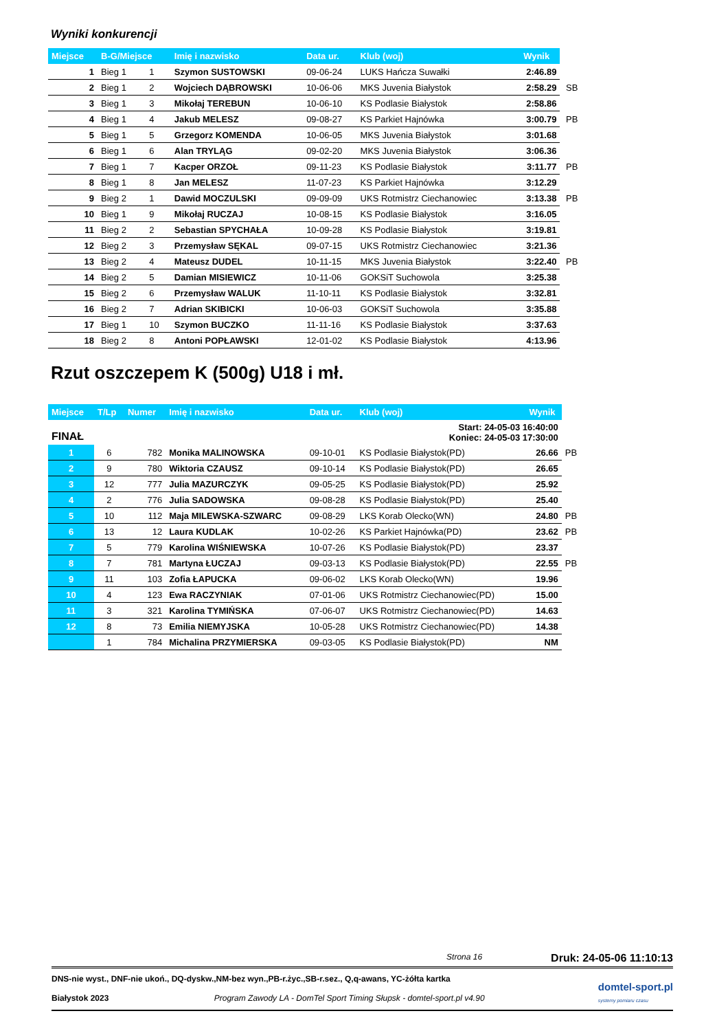Wyniki konkurencji
| Miejsce | B-G/Miejsce | | Imię i nazwisko | Data ur. | Klub (woj) | Wynik | |
| --- | --- | --- | --- | --- | --- | --- | --- |
| 1 | Bieg 1 | 1 | Szymon SUSTOWSKI | 09-06-24 | LUKS Hańcza Suwałki | 2:46.89 | |
| 2 | Bieg 1 | 2 | Wojciech DĄBROWSKI | 10-06-06 | MKS Juvenia Białystok | 2:58.29 | SB |
| 3 | Bieg 1 | 3 | Mikołaj TEREBUN | 10-06-10 | KS Podlasie Białystok | 2:58.86 | |
| 4 | Bieg 1 | 4 | Jakub MELESZ | 09-08-27 | KS Parkiet Hajnówka | 3:00.79 | PB |
| 5 | Bieg 1 | 5 | Grzegorz KOMENDA | 10-06-05 | MKS Juvenia Białystok | 3:01.68 | |
| 6 | Bieg 1 | 6 | Alan TRYLĄG | 09-02-20 | MKS Juvenia Białystok | 3:06.36 | |
| 7 | Bieg 1 | 7 | Kacper ORZOŁ | 09-11-23 | KS Podlasie Białystok | 3:11.77 | PB |
| 8 | Bieg 1 | 8 | Jan MELESZ | 11-07-23 | KS Parkiet Hajnówka | 3:12.29 | |
| 9 | Bieg 2 | 1 | Dawid MOCZULSKI | 09-09-09 | UKS Rotmistrz Ciechanowiec | 3:13.38 | PB |
| 10 | Bieg 1 | 9 | Mikołaj RUCZAJ | 10-08-15 | KS Podlasie Białystok | 3:16.05 | |
| 11 | Bieg 2 | 2 | Sebastian SPYCHAŁA | 10-09-28 | KS Podlasie Białystok | 3:19.81 | |
| 12 | Bieg 2 | 3 | Przemysław SĘKAL | 09-07-15 | UKS Rotmistrz Ciechanowiec | 3:21.36 | |
| 13 | Bieg 2 | 4 | Mateusz DUDEL | 10-11-15 | MKS Juvenia Białystok | 3:22.40 | PB |
| 14 | Bieg 2 | 5 | Damian MISIEWICZ | 10-11-06 | GOKSiT Suchowola | 3:25.38 | |
| 15 | Bieg 2 | 6 | Przemysław WALUK | 11-10-11 | KS Podlasie Białystok | 3:32.81 | |
| 16 | Bieg 2 | 7 | Adrian SKIBICKI | 10-06-03 | GOKSiT Suchowola | 3:35.88 | |
| 17 | Bieg 1 | 10 | Szymon BUCZKO | 11-11-16 | KS Podlasie Białystok | 3:37.63 | |
| 18 | Bieg 2 | 8 | Antoni POPŁAWSKI | 12-01-02 | KS Podlasie Białystok | 4:13.96 | |
Rzut oszczepem K (500g) U18 i mł.
| Miejsce | T/Lp | Numer | Imię i nazwisko | Data ur. | Klub (woj) | Wynik | |
| --- | --- | --- | --- | --- | --- | --- | --- |
| FINAŁ | | | Start: 24-05-03 16:40:00 Koniec: 24-05-03 17:30:00 | | | | |
| 1 | 6 | 782 | Monika MALINOWSKA | 09-10-01 | KS Podlasie Białystok(PD) | 26.66 | PB |
| 2 | 9 | 780 | Wiktoria CZAUSZ | 09-10-14 | KS Podlasie Białystok(PD) | 26.65 | |
| 3 | 12 | 777 | Julia MAZURCZYK | 09-05-25 | KS Podlasie Białystok(PD) | 25.92 | |
| 4 | 2 | 776 | Julia SADOWSKA | 09-08-28 | KS Podlasie Białystok(PD) | 25.40 | |
| 5 | 10 | 112 | Maja MILEWSKA-SZWARC | 09-08-29 | LKS Korab Olecko(WN) | 24.80 | PB |
| 6 | 13 | 12 | Laura KUDLAK | 10-02-26 | KS Parkiet Hajnówka(PD) | 23.62 | PB |
| 7 | 5 | 779 | Karolina WIŚNIEWSKA | 10-07-26 | KS Podlasie Białystok(PD) | 23.37 | |
| 8 | 7 | 781 | Martyna ŁUCZAJ | 09-03-13 | KS Podlasie Białystok(PD) | 22.55 | PB |
| 9 | 11 | 103 | Zofia ŁAPUCKA | 09-06-02 | LKS Korab Olecko(WN) | 19.96 | |
| 10 | 4 | 123 | Ewa RACZYNIAK | 07-01-06 | UKS Rotmistrz Ciechanowiec(PD) | 15.00 | |
| 11 | 3 | 321 | Karolina TYMIŃSKA | 07-06-07 | UKS Rotmistrz Ciechanowiec(PD) | 14.63 | |
| 12 | 8 | 73 | Emilia NIEMYJSKA | 10-05-28 | UKS Rotmistrz Ciechanowiec(PD) | 14.38 | |
| | 1 | 784 | Michalina PRZYMIERSKA | 09-03-05 | KS Podlasie Białystok(PD) | NM | |
Strona 16 Druk: 24-05-06 11:10:13
DNS-nie wyst., DNF-nie ukoń., DQ-dyskw.,NM-bez wyn.,PB-r.życ.,SB-r.sez., Q,q-awans, YC-żółta kartka
Białystok 2023 Program Zawody LA - DomTel Sport Timing Słupsk - domtel-sport.pl v4.90
domtel-sport.pl
systemy pomiaru czasu